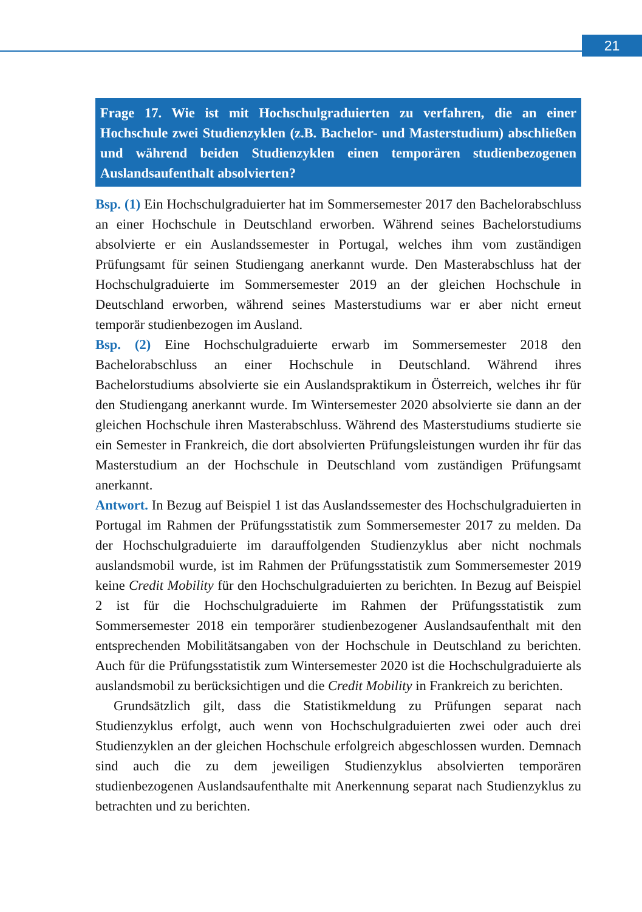21
Frage 17. Wie ist mit Hochschulgraduierten zu verfahren, die an einer Hochschule zwei Studienzyklen (z.B. Bachelor- und Masterstudium) abschließen und während beiden Studienzyklen einen temporären studienbezogenen Auslandsaufenthalt absolvierten?
Bsp. (1) Ein Hochschulgraduierter hat im Sommersemester 2017 den Bachelorabschluss an einer Hochschule in Deutschland erworben. Während seines Bachelorstudiums absolvierte er ein Auslandssemester in Portugal, welches ihm vom zuständigen Prüfungsamt für seinen Studiengang anerkannt wurde. Den Masterabschluss hat der Hochschulgraduierte im Sommersemester 2019 an der gleichen Hochschule in Deutschland erworben, während seines Masterstudiums war er aber nicht erneut temporär studienbezogen im Ausland.
Bsp. (2) Eine Hochschulgraduierte erwarb im Sommersemester 2018 den Bachelorabschluss an einer Hochschule in Deutschland. Während ihres Bachelorstudiums absolvierte sie ein Auslandspraktikum in Österreich, welches ihr für den Studiengang anerkannt wurde. Im Wintersemester 2020 absolvierte sie dann an der gleichen Hochschule ihren Masterabschluss. Während des Masterstudiums studierte sie ein Semester in Frankreich, die dort absolvierten Prüfungsleistungen wurden ihr für das Masterstudium an der Hochschule in Deutschland vom zuständigen Prüfungsamt anerkannt.
Antwort. In Bezug auf Beispiel 1 ist das Auslandssemester des Hochschulgraduierten in Portugal im Rahmen der Prüfungsstatistik zum Sommersemester 2017 zu melden. Da der Hochschulgraduierte im darauffolgenden Studienzyklus aber nicht nochmals auslandsmobil wurde, ist im Rahmen der Prüfungsstatistik zum Sommersemester 2019 keine Credit Mobility für den Hochschulgraduierten zu berichten. In Bezug auf Beispiel 2 ist für die Hochschulgraduierte im Rahmen der Prüfungsstatistik zum Sommersemester 2018 ein temporärer studienbezogener Auslandsaufenthalt mit den entsprechenden Mobilitätsangaben von der Hochschule in Deutschland zu berichten. Auch für die Prüfungsstatistik zum Wintersemester 2020 ist die Hochschulgraduierte als auslandsmobil zu berücksichtigen und die Credit Mobility in Frankreich zu berichten.
Grundsätzlich gilt, dass die Statistikmeldung zu Prüfungen separat nach Studienzyklus erfolgt, auch wenn von Hochschulgraduierten zwei oder auch drei Studienzyklen an der gleichen Hochschule erfolgreich abgeschlossen wurden. Demnach sind auch die zu dem jeweiligen Studienzyklus absolvierten temporären studienbezogenen Auslandsaufenthalte mit Anerkennung separat nach Studienzyklus zu betrachten und zu berichten.